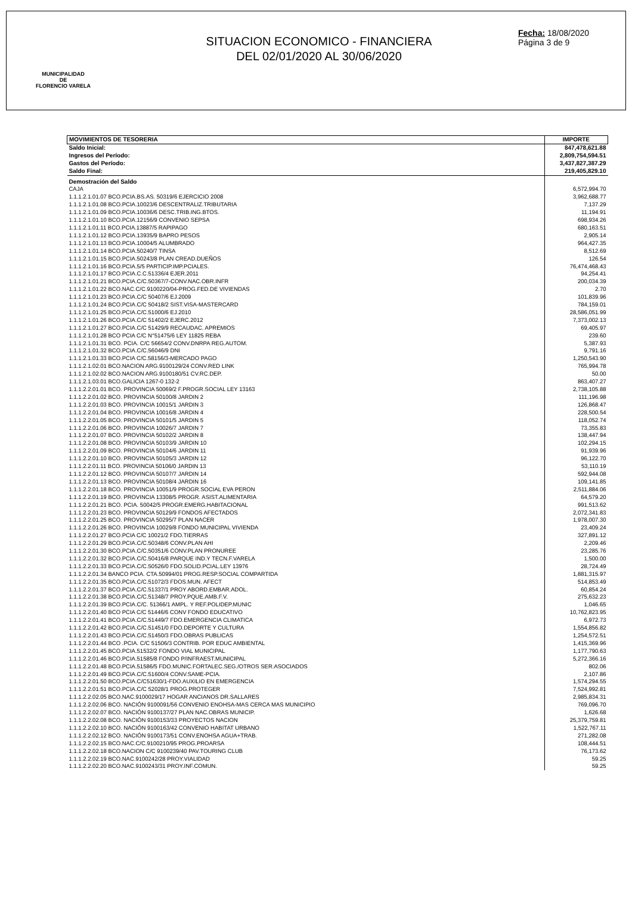MUNICIPALIDAD
DE
FLORENCIO VARELA
SITUACION ECONOMICO - FINANCIERA
DEL 02/01/2020 AL 30/06/2020
Fecha: 18/08/2020
Página 3 de 9
| MOVIMIENTOS DE TESORERIA | IMPORTE |
| --- | --- |
| Saldo Inicial: | 847,478,621.88 |
| Ingresos del Período: | 2,809,754,594.51 |
| Gastos del Período: | 3,437,827,387.29 |
| Saldo Final: | 219,405,829.10 |
| Demostración del Saldo | |
| CAJA | 6,572,994.70 |
| 1.1.1.2.1.01.07 BCO.PCIA.BS.AS. 50319/6 EJERCICIO 2008 | 3,962,688.77 |
| 1.1.1.2.1.01.08 BCO.PCIA.10023/6 DESCENTRALIZ.TRIBUTARIA | 7,137.29 |
| 1.1.1.2.1.01.09 BCO.PCIA.10036/6 DESC.TRIB.ING.BTOS. | 11,194.91 |
| 1.1.1.2.1.01.10 BCO.PCIA.12156/9 CONVENIO SEPSA | 698,934.26 |
| 1.1.1.2.1.01.11 BCO.PCIA.13887/5 RAPIPAGO | 680,163.51 |
| 1.1.1.2.1.01.12 BCO.PCIA.13935/9 BAPRO PESOS | 2,905.14 |
| 1.1.1.2.1.01.13 BCO.PCIA.10004/5 ALUMBRADO | 964,427.35 |
| 1.1.1.2.1.01.14 BCO.PCIA.50240/7 TINSA | 8,512.69 |
| 1.1.1.2.1.01.15 BCO.PCIA.50243/8 PLAN CREAD.DUEÑOS | 126.54 |
| 1.1.1.2.1.01.16 BCO.PCIA.5/5 PARTICIP.IMP.PCIALES. | 76,474,468.43 |
| 1.1.1.2.1.01.17 BCO.PCIA.C.C.51336/4 EJER.2011 | 94,254.41 |
| 1.1.1.2.1.01.21 BCO.PCIA.C/C.50367/7-CONV.NAC.OBR.INFR | 200,034.39 |
| 1.1.1.2.1.01.22 BCO.NAC.C/C.9100220/04-PROG.FED.DE VIVIENDAS | 2.70 |
| 1.1.1.2.1.01.23 BCO.PCIA.C/C 50407/6 EJ.2009 | 101,839.96 |
| 1.1.1.2.1.01.24 BCO.PCIA.C/C 50418/2 SIST.VISA-MASTERCARD | 784,159.01 |
| 1.1.1.2.1.01.25 BCO.PCIA.C/C.51000/6 EJ.2010 | 28,586,051.99 |
| 1.1.1.2.1.01.26 BCO.PCIA.C/C 51402/2 EJERC.2012 | 7,373,002.13 |
| 1.1.1.2.1.01.27 BCO.PCIA.C/C 51429/9 RECAUDAC. APREMIOS | 69,405.97 |
| 1.1.1.2.1.01.28 BCO PCIA C/C N°51475/6 LEY 11825 REBA | 239.60 |
| 1.1.1.2.1.01.31 BCO. PCIA. C/C 56654/2 CONV.DNRPA REG.AUTOM. | 5,387.93 |
| 1.1.1.2.1.01.32 BCO.PCIA.C/C.56046/9 DNI | 9,791.16 |
| 1.1.1.2.1.01.33 BCO.PCIA C/C.58156/3-MERCADO PAGO | 1,250,543.90 |
| 1.1.1.2.1.02.01 BCO.NACION ARG.9100129/24 CONV.RED LINK | 765,994.78 |
| 1.1.1.2.1.02.02 BCO.NACION ARG.9100180/51 CV.RC.DEP. | 50.00 |
| 1.1.1.2.1.03.01 BCO.GALICIA 1267-0 132-2 | 863,407.27 |
| 1.1.1.2.2.01.01 BCO. PROVINCIA 50069/2 F.PROGR.SOCIAL LEY 13163 | 2,738,105.88 |
| 1.1.1.2.2.01.02 BCO. PROVINCIA 50100/8 JARDIN 2 | 111,196.98 |
| 1.1.1.2.2.01.03 BCO. PROVINCIA 10015/1 JARDIN 3 | 126,868.47 |
| 1.1.1.2.2.01.04 BCO. PROVINCIA 10016/8 JARDIN 4 | 228,500.54 |
| 1.1.1.2.2.01.05 BCO. PROVINCIA 50101/5 JARDIN 5 | 118,052.74 |
| 1.1.1.2.2.01.06 BCO. PROVINCIA 10026/7 JARDIN 7 | 73,355.83 |
| 1.1.1.2.2.01.07 BCO. PROVINCIA 50102/2 JARDIN 8 | 138,447.94 |
| 1.1.1.2.2.01.08 BCO. PROVINCIA 50103/9 JARDIN 10 | 102,294.15 |
| 1.1.1.2.2.01.09 BCO. PROVINCIA 50104/6 JARDIN 11 | 91,939.96 |
| 1.1.1.2.2.01.10 BCO. PROVINCIA 50105/3 JARDIN 12 | 96,122.70 |
| 1.1.1.2.2.01.11 BCO. PROVINCIA 50106/0 JARDIN 13 | 53,110.19 |
| 1.1.1.2.2.01.12 BCO. PROVINCIA 50107/7 JARDIN 14 | 592,944.08 |
| 1.1.1.2.2.01.13 BCO. PROVINCIA 50108/4 JARDIN 16 | 109,141.85 |
| 1.1.1.2.2.01.18 BCO. PROVINCIA 10051/9 PROGR.SOCIAL EVA PERON | 2,511,884.06 |
| 1.1.1.2.2.01.19 BCO. PROVINCIA 13308/5 PROGR. ASIST.ALIMENTARIA | 64,579.20 |
| 1.1.1.2.2.01.21 BCO. PCIA. 50042/5 PROGR.EMERG.HABITACIONAL | 991,513.62 |
| 1.1.1.2.2.01.23 BCO. PROVINCIA 50129/9 FONDOS AFECTADOS | 2,072,341.83 |
| 1.1.1.2.2.01.25 BCO. PROVINCIA 50295/7 PLAN NACER | 1,978,007.30 |
| 1.1.1.2.2.01.26 BCO. PROVINCIA 10029/8 FONDO MUNICIPAL VIVIENDA | 23,409.24 |
| 1.1.1.2.2.01.27 BCO.PCIA C/C 10021/2 FDO.TIERRAS | 327,891.12 |
| 1.1.1.2.2.01.29 BCO.PCIA.C/C.50348/6 CONV.PLAN AHI | 2,209.46 |
| 1.1.1.2.2.01.30 BCO.PCIA.C/C.50351/6 CONV.PLAN PRONUREE | 23,285.76 |
| 1.1.1.2.2.01.32 BCO.PCIA.C/C.50416/8 PARQUE IND.Y TECN.F.VARELA | 1,500.00 |
| 1.1.1.2.2.01.33 BCO.PCIA.C/C.50526/0 FDO.SOLID.PCIAL.LEY 13976 | 28,724.49 |
| 1.1.1.2.2.01.34 BANCO PCIA. CTA.50994/01 PROG.RESP.SOCIAL COMPARTIDA | 1,881,315.97 |
| 1.1.1.2.2.01.35 BCO.PCIA.C/C.51072/3 FDOS.MUN. AFECT | 514,853.49 |
| 1.1.1.2.2.01.37 BCO.PCIA.C/C.51337/1 PROY ABORD.EMBAR.ADOL. | 60,854.24 |
| 1.1.1.2.2.01.38 BCO.PCIA.C/C.51348/7 PROY.PQUE.AMB.F.V. | 275,632.23 |
| 1.1.1.2.2.01.39 BCO.PCIA.C/C. 51366/1 AMPL. Y REF.POLIDEP.MUNIC | 1,046.65 |
| 1.1.1.2.2.01.40 BCO PCIA C/C 51446/6 CONV FONDO EDUCATIVO | 10,762,823.95 |
| 1.1.1.2.2.01.41 BCO.PCIA.C/C.51449/7 FDO.EMERGENCIA CLIMATICA | 6,972.73 |
| 1.1.1.2.2.01.42 BCO.PCIA.C/C.51451/0 FDO.DEPORTE Y CULTURA | 1,554,856.82 |
| 1.1.1.2.2.01.43 BCO.PCIA.C/C.51450/3 FDO.OBRAS PUBLICAS | 1,254,572.51 |
| 1.1.1.2.2.01.44 BCO .PCIA. C/C 51506/3 CONTRIB. POR EDUC AMBIENTAL | 1,415,369.96 |
| 1.1.1.2.2.01.45 BCO.PCIA.51532/2 FONDO VIAL MUNICIPAL | 1,177,790.63 |
| 1.1.1.2.2.01.46 BCO.PCIA.51585/8 FONDO P/INFRAEST.MUNICIPAL | 5,272,366.16 |
| 1.1.1.2.2.01.48 BCO.PCIA.51586/5 FDO.MUNIC.FORTALEC.SEG./OTROS SER.ASOCIADOS | 802.06 |
| 1.1.1.2.2.01.49 BCO.PCIA.C/C.51600/4 CONV.SAME-PCIA. | 2,107.86 |
| 1.1.1.2.2.01.50 BCO.PCIA.C/C51630/1-FDO.AUXILIO EN EMERGENCIA | 1,574,294.55 |
| 1.1.1.2.2.01.51 BCO.PCIA.C/C 52028/1 PROG.PROTEGER | 7,524,992.81 |
| 1.1.1.2.2.02.05 BCO.NAC.9100029/17 HOGAR ANCIANOS DR.SALLARES | 2,985,834.31 |
| 1.1.1.2.2.02.06 BCO. NACIÓN 9100091/56 CONVENIO ENOHSA-MAS CERCA MAS MUNICIPIO | 769,096.70 |
| 1.1.1.2.2.02.07 BCO. NACIÓN 9100137/27 PLAN NAC.OBRAS MUNICIP. | 1,626.68 |
| 1.1.1.2.2.02.08 BCO. NACIÓN 9100153/33 PROYECTOS NACION | 25,379,759.81 |
| 1.1.1.2.2.02.10 BCO. NACIÓN 9100163/42 CONVENIO HABITAT URBANO | 1,522,767.11 |
| 1.1.1.2.2.02.12 BCO. NACIÓN 9100173/51 CONV.ENOHSA AGUA+TRAB. | 271,282.08 |
| 1.1.1.2.2.02.15 BCO.NAC.C/C.9100210/95 PROG.PROARSA | 108,444.51 |
| 1.1.1.2.2.02.18 BCO.NACION C/C 9100239/40 PAV.TOURING CLUB | 76,173.62 |
| 1.1.1.2.2.02.19 BCO.NAC.9100242/28 PROY.VIALIDAD | 59.25 |
| 1.1.1.2.2.02.20 BCO.NAC.9100243/31 PROY.INF.COMUN. | 59.25 |